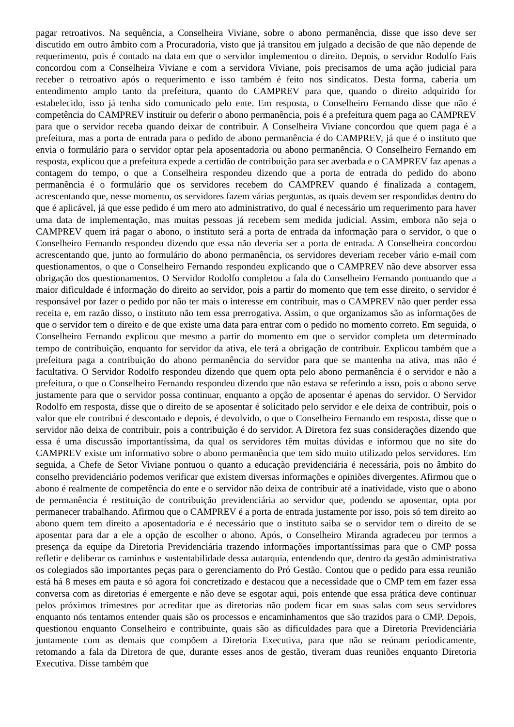pagar retroativos. Na sequência, a Conselheira Viviane, sobre o abono permanência, disse que isso deve ser discutido em outro âmbito com a Procuradoria, visto que já transitou em julgado a decisão de que não depende de requerimento, pois é contado na data em que o servidor implementou o direito. Depois, o servidor Rodolfo Fais concordou com a Conselheira Viviane e com a servidora Viviane, pois precisamos de uma ação judicial para receber o retroativo após o requerimento e isso também é feito nos sindicatos. Desta forma, caberia um entendimento amplo tanto da prefeitura, quanto do CAMPREV para que, quando o direito adquirido for estabelecido, isso já tenha sido comunicado pelo ente. Em resposta, o Conselheiro Fernando disse que não é competência do CAMPREV instituir ou deferir o abono permanência, pois é a prefeitura quem paga ao CAMPREV para que o servidor receba quando deixar de contribuir. A Conselheira Viviane concordou que quem paga é a prefeitura, mas a porta de entrada para o pedido de abono permanência é do CAMPREV, já que é o instituto que envia o formulário para o servidor optar pela aposentadoria ou abono permanência. O Conselheiro Fernando em resposta, explicou que a prefeitura expede a certidão de contribuição para ser averbada e o CAMPREV faz apenas a contagem do tempo, o que a Conselheira respondeu dizendo que a porta de entrada do pedido do abono permanência é o formulário que os servidores recebem do CAMPREV quando é finalizada a contagem, acrescentando que, nesse momento, os servidores fazem várias perguntas, as quais devem ser respondidas dentro do que é aplicável, já que esse pedido é um mero ato administrativo, do qual é necessário um requerimento para haver uma data de implementação, mas muitas pessoas já recebem sem medida judicial. Assim, embora não seja o CAMPREV quem irá pagar o abono, o instituto será a porta de entrada da informação para o servidor, o que o Conselheiro Fernando respondeu dizendo que essa não deveria ser a porta de entrada. A Conselheira concordou acrescentando que, junto ao formulário do abono permanência, os servidores deveriam receber vário e-mail com questionamentos, o que o Conselheiro Fernando respondeu explicando que o CAMPREV não deve absorver essa obrigação dos questionamentos. O Servidor Rodolfo completou a fala do Conselheiro Fernando pontuando que a maior dificuldade é informação do direito ao servidor, pois a partir do momento que tem esse direito, o servidor é responsável por fazer o pedido por não ter mais o interesse em contribuir, mas o CAMPREV não quer perder essa receita e, em razão disso, o instituto não tem essa prerrogativa. Assim, o que organizamos são as informações de que o servidor tem o direito e de que existe uma data para entrar com o pedido no momento correto. Em seguida, o Conselheiro Fernando explicou que mesmo a partir do momento em que o servidor completa um determinado tempo de contribuição, enquanto for servidor da ativa, ele terá a obrigação de contribuir. Explicou também que a prefeitura paga a contribuição do abono permanência do servidor para que se mantenha na ativa, mas não é facultativa. O Servidor Rodolfo respondeu dizendo que quem opta pelo abono permanência é o servidor e não a prefeitura, o que o Conselheiro Fernando respondeu dizendo que não estava se referindo a isso, pois o abono serve justamente para que o servidor possa continuar, enquanto a opção de aposentar é apenas do servidor. O Servidor Rodolfo em resposta, disse que o direito de se aposentar é solicitado pelo servidor e ele deixa de contribuir, pois o valor que ele contribui é descontado e depois, é devolvido, o que o Conselheiro Fernando em resposta, disse que o servidor não deixa de contribuir, pois a contribuição é do servidor. A Diretora fez suas considerações dizendo que essa é uma discussão importantíssima, da qual os servidores têm muitas dúvidas e informou que no site do CAMPREV existe um informativo sobre o abono permanência que tem sido muito utilizado pelos servidores. Em seguida, a Chefe de Setor Viviane pontuou o quanto a educação previdenciária é necessária, pois no âmbito do conselho previdenciário podemos verificar que existem diversas informações e opiniões divergentes. Afirmou que o abono é realmente de competência do ente e o servidor não deixa de contribuir até a inatividade, visto que o abono de permanência é restituição de contribuição previdenciária ao servidor que, podendo se aposentar, opta por permanecer trabalhando. Afirmou que o CAMPREV é a porta de entrada justamente por isso, pois só tem direito ao abono quem tem direito a aposentadoria e é necessário que o instituto saiba se o servidor tem o direito de se aposentar para dar a ele a opção de escolher o abono. Após, o Conselheiro Miranda agradeceu por termos a presença da equipe da Diretoria Previdenciária trazendo informações importantíssimas para que o CMP possa refletir e deliberar os caminhos e sustentabilidade dessa autarquia, entendendo que, dentro da gestão administrativa os colegiados são importantes peças para o gerenciamento do Pró Gestão. Contou que o pedido para essa reunião está há 8 meses em pauta e só agora foi concretizado e destacou que a necessidade que o CMP tem em fazer essa conversa com as diretorias é emergente e não deve se esgotar aqui, pois entende que essa prática deve continuar pelos próximos trimestres por acreditar que as diretorias não podem ficar em suas salas com seus servidores enquanto nós tentamos entender quais são os processos e encaminhamentos que são trazidos para o CMP. Depois, questionou enquanto Conselheiro e contribuinte, quais são as dificuldades para que a Diretoria Previdenciária juntamente com as demais que compõem a Diretoria Executiva, para que não se reúnam periodicamente, retomando a fala da Diretora de que, durante esses anos de gestão, tiveram duas reuniões enquanto Diretoria Executiva. Disse também que